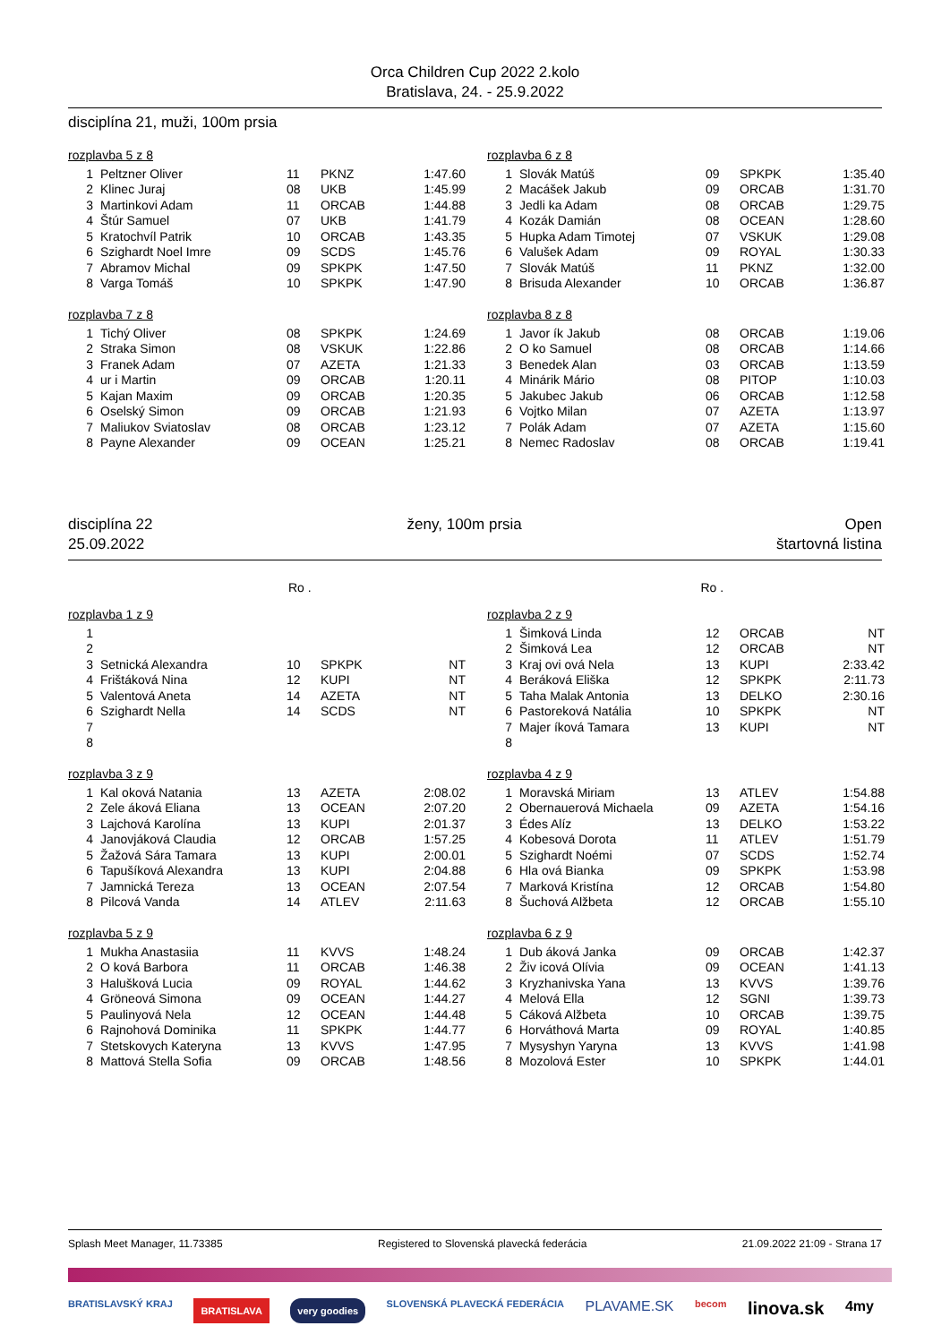Orca Children Cup 2022 2.kolo
Bratislava, 24. - 25.9.2022
disciplína 21, muži, 100m prsia
rozplavba 5 z 8
| 1 | Peltzner Oliver | 11 | PKNZ | 1:47.60 |
| 2 | Klinec Juraj | 08 | UKB | 1:45.99 |
| 3 | Martinkovi Adam | 11 | ORCAB | 1:44.88 |
| 4 | Štúr Samuel | 07 | UKB | 1:41.79 |
| 5 | Kratochvíl Patrik | 10 | ORCAB | 1:43.35 |
| 6 | Szighardt Noel Imre | 09 | SCDS | 1:45.76 |
| 7 | Abramov Michal | 09 | SPKPK | 1:47.50 |
| 8 | Varga Tomáš | 10 | SPKPK | 1:47.90 |
rozplavba 6 z 8
| 1 | Slovák Matúš | 09 | SPKPK | 1:35.40 |
| 2 | Macášek Jakub | 09 | ORCAB | 1:31.70 |
| 3 | Jedli ka Adam | 08 | ORCAB | 1:29.75 |
| 4 | Kozák Damián | 08 | OCEAN | 1:28.60 |
| 5 | Hupka Adam Timotej | 07 | VSKUK | 1:29.08 |
| 6 | Valušek Adam | 09 | ROYAL | 1:30.33 |
| 7 | Slovák Matúš | 11 | PKNZ | 1:32.00 |
| 8 | Brisuda Alexander | 10 | ORCAB | 1:36.87 |
rozplavba 7 z 8
| 1 | Tichý Oliver | 08 | SPKPK | 1:24.69 |
| 2 | Straka Simon | 08 | VSKUK | 1:22.86 |
| 3 | Franek Adam | 07 | AZETA | 1:21.33 |
| 4 | ur i Martin | 09 | ORCAB | 1:20.11 |
| 5 | Kajan Maxim | 09 | ORCAB | 1:20.35 |
| 6 | Oselský Simon | 09 | ORCAB | 1:21.93 |
| 7 | Maliukov Sviatoslav | 08 | ORCAB | 1:23.12 |
| 8 | Payne Alexander | 09 | OCEAN | 1:25.21 |
rozplavba 8 z 8
| 1 | Javor ík Jakub | 08 | ORCAB | 1:19.06 |
| 2 | O ko Samuel | 08 | ORCAB | 1:14.66 |
| 3 | Benedek Alan | 03 | ORCAB | 1:13.59 |
| 4 | Minárik Mário | 08 | PITOP | 1:10.03 |
| 5 | Jakubec Jakub | 06 | ORCAB | 1:12.58 |
| 6 | Vojtko Milan | 07 | AZETA | 1:13.97 |
| 7 | Polák Adam | 07 | AZETA | 1:15.60 |
| 8 | Nemec Radoslav | 08 | ORCAB | 1:19.41 |
disciplína 22
25.09.2022
ženy, 100m prsia Open
štartovná listina
Ro . Ro .
rozplavba 1 z 9
| 1 | | | | |
| 2 | | | | |
| 3 | Setnická Alexandra | 10 | SPKPK | NT |
| 4 | Frištáková Nina | 12 | KUPI | NT |
| 5 | Valentová Aneta | 14 | AZETA | NT |
| 6 | Szighardt Nella | 14 | SCDS | NT |
| 7 | | | | |
| 8 | | | | |
rozplavba 2 z 9
| 1 | Šimková Linda | 12 | ORCAB | NT |
| 2 | Šimková Lea | 12 | ORCAB | NT |
| 3 | Kraj ovi ová Nela | 13 | KUPI | 2:33.42 |
| 4 | Beráková Eliška | 12 | SPKPK | 2:11.73 |
| 5 | Taha Malak Antonia | 13 | DELKO | 2:30.16 |
| 6 | Pastoreková Natália | 10 | SPKPK | NT |
| 7 | Majer íková Tamara | 13 | KUPI | NT |
| 8 | | | | |
rozplavba 3 z 9
| 1 | Kal oková Natania | 13 | AZETA | 2:08.02 |
| 2 | Zele áková Eliana | 13 | OCEAN | 2:07.20 |
| 3 | Lajchová Karolína | 13 | KUPI | 2:01.37 |
| 4 | Janovjáková Claudia | 12 | ORCAB | 1:57.25 |
| 5 | Žažová Sára Tamara | 13 | KUPI | 2:00.01 |
| 6 | Tapušíková Alexandra | 13 | KUPI | 2:04.88 |
| 7 | Jamnická Tereza | 13 | OCEAN | 2:07.54 |
| 8 | Pilcová Vanda | 14 | ATLEV | 2:11.63 |
rozplavba 4 z 9
| 1 | Moravská Miriam | 13 | ATLEV | 1:54.88 |
| 2 | Obernauerová Michaela | 09 | AZETA | 1:54.16 |
| 3 | Édes Alíz | 13 | DELKO | 1:53.22 |
| 4 | Kobesová Dorota | 11 | ATLEV | 1:51.79 |
| 5 | Szighardt Noémi | 07 | SCDS | 1:52.74 |
| 6 | Hla ová Bianka | 09 | SPKPK | 1:53.98 |
| 7 | Marková Kristína | 12 | ORCAB | 1:54.80 |
| 8 | Šuchová Alžbeta | 12 | ORCAB | 1:55.10 |
rozplavba 5 z 9
| 1 | Mukha Anastasiia | 11 | KVVS | 1:48.24 |
| 2 | O ková Barbora | 11 | ORCAB | 1:46.38 |
| 3 | Halušková Lucia | 09 | ROYAL | 1:44.62 |
| 4 | Gröneová Simona | 09 | OCEAN | 1:44.27 |
| 5 | Paulinyová Nela | 12 | OCEAN | 1:44.48 |
| 6 | Rajnohová Dominika | 11 | SPKPK | 1:44.77 |
| 7 | Stetskovych Kateryna | 13 | KVVS | 1:47.95 |
| 8 | Mattová Stella Sofia | 09 | ORCAB | 1:48.56 |
rozplavba 6 z 9
| 1 | Dub áková Janka | 09 | ORCAB | 1:42.37 |
| 2 | Živ icová Olívia | 09 | OCEAN | 1:41.13 |
| 3 | Kryzhanivska Yana | 13 | KVVS | 1:39.76 |
| 4 | Melová Ella | 12 | SGNI | 1:39.73 |
| 5 | Cáková Alžbeta | 10 | ORCAB | 1:39.75 |
| 6 | Horváthová Marta | 09 | ROYAL | 1:40.85 |
| 7 | Mysyshyn Yaryna | 13 | KVVS | 1:41.98 |
| 8 | Mozolová Ester | 10 | SPKPK | 1:44.01 |
Splash Meet Manager, 11.73385 Registered to Slovenská plavecká federácia 21.09.2022 21:09 - Strana 17
BRATISLAVSKÝ KRAJ BRATISLAVA very goodies SLOVENSKÁ PLAVECKÁ FEDERÁCIA PLAVAME.SK becom linova.sk 4my